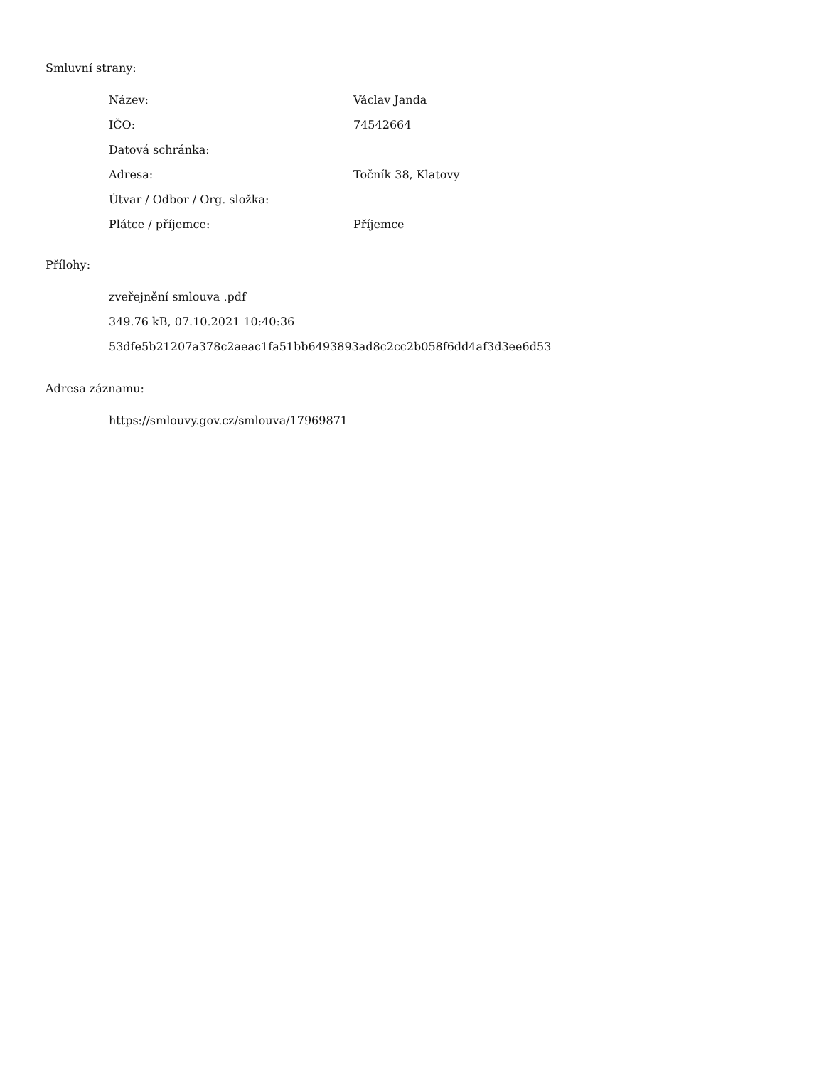Smluvní strany:
| Název: | Václav Janda |
| IČO: | 74542664 |
| Datová schránka: | |
| Adresa: | Točník 38, Klatovy |
| Útvar / Odbor / Org. složka: | |
| Plátce / příjemce: | Příjemce |
Přílohy:
zveřejnění smlouva .pdf
349.76 kB, 07.10.2021 10:40:36
53dfe5b21207a378c2aeac1fa51bb6493893ad8c2cc2b058f6dd4af3d3ee6d53
Adresa záznamu:
https://smlouvy.gov.cz/smlouva/17969871